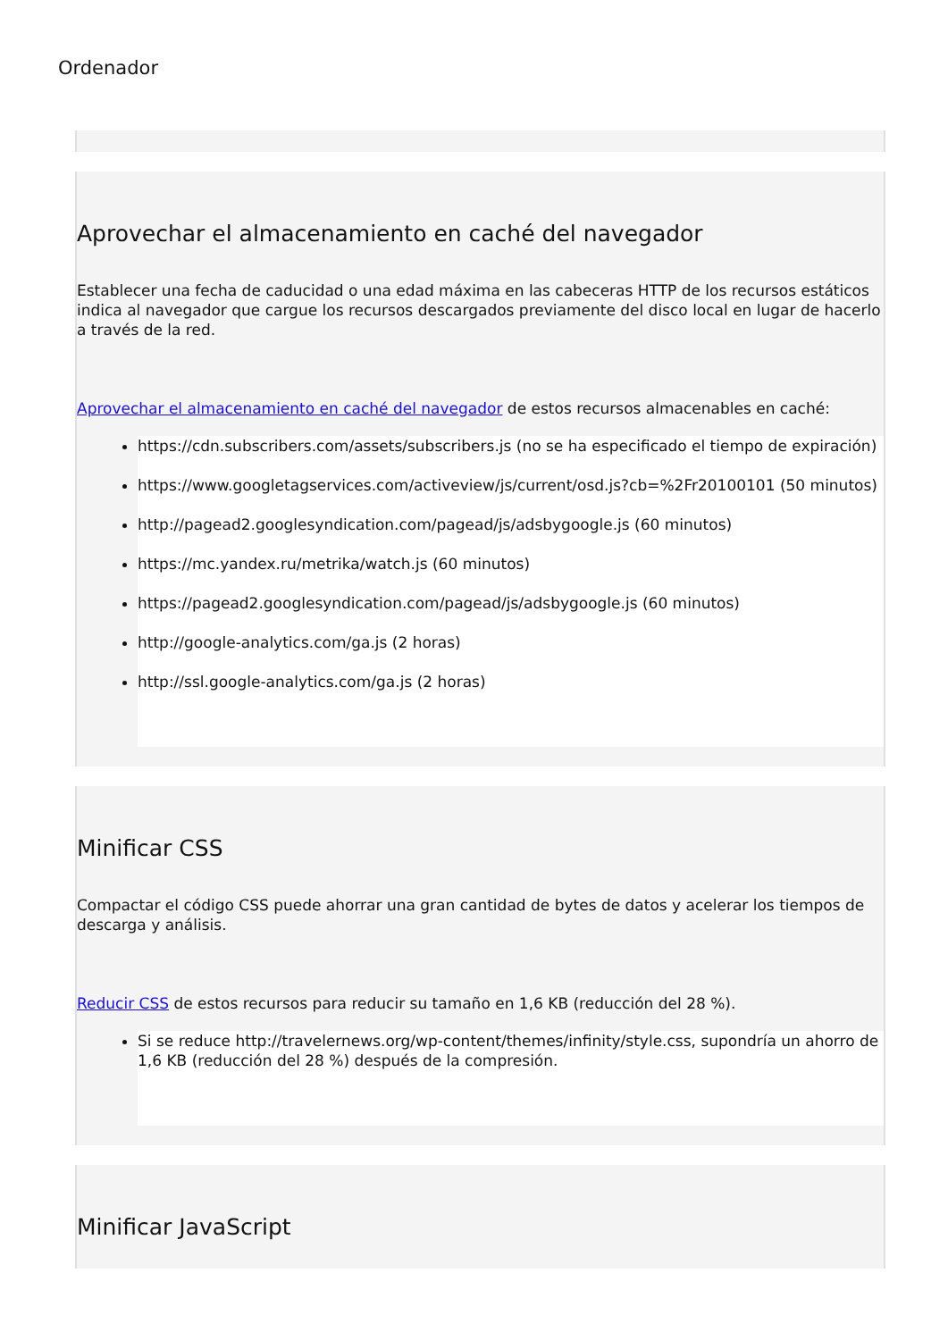Ordenador
Aprovechar el almacenamiento en caché del navegador
Establecer una fecha de caducidad o una edad máxima en las cabeceras HTTP de los recursos estáticos indica al navegador que cargue los recursos descargados previamente del disco local en lugar de hacerlo a través de la red.
Aprovechar el almacenamiento en caché del navegador de estos recursos almacenables en caché:
https://cdn.subscribers.com/assets/subscribers.js (no se ha especificado el tiempo de expiración)
https://www.googletagservices.com/activeview/js/current/osd.js?cb=%2Fr20100101 (50 minutos)
http://pagead2.googlesyndication.com/pagead/js/adsbygoogle.js (60 minutos)
https://mc.yandex.ru/metrika/watch.js (60 minutos)
https://pagead2.googlesyndication.com/pagead/js/adsbygoogle.js (60 minutos)
http://google-analytics.com/ga.js (2 horas)
http://ssl.google-analytics.com/ga.js (2 horas)
Minificar CSS
Compactar el código CSS puede ahorrar una gran cantidad de bytes de datos y acelerar los tiempos de descarga y análisis.
Reducir CSS de estos recursos para reducir su tamaño en 1,6 KB (reducción del 28 %).
Si se reduce http://travelernews.org/wp-content/themes/infinity/style.css, supondría un ahorro de 1,6 KB (reducción del 28 %) después de la compresión.
Minificar JavaScript